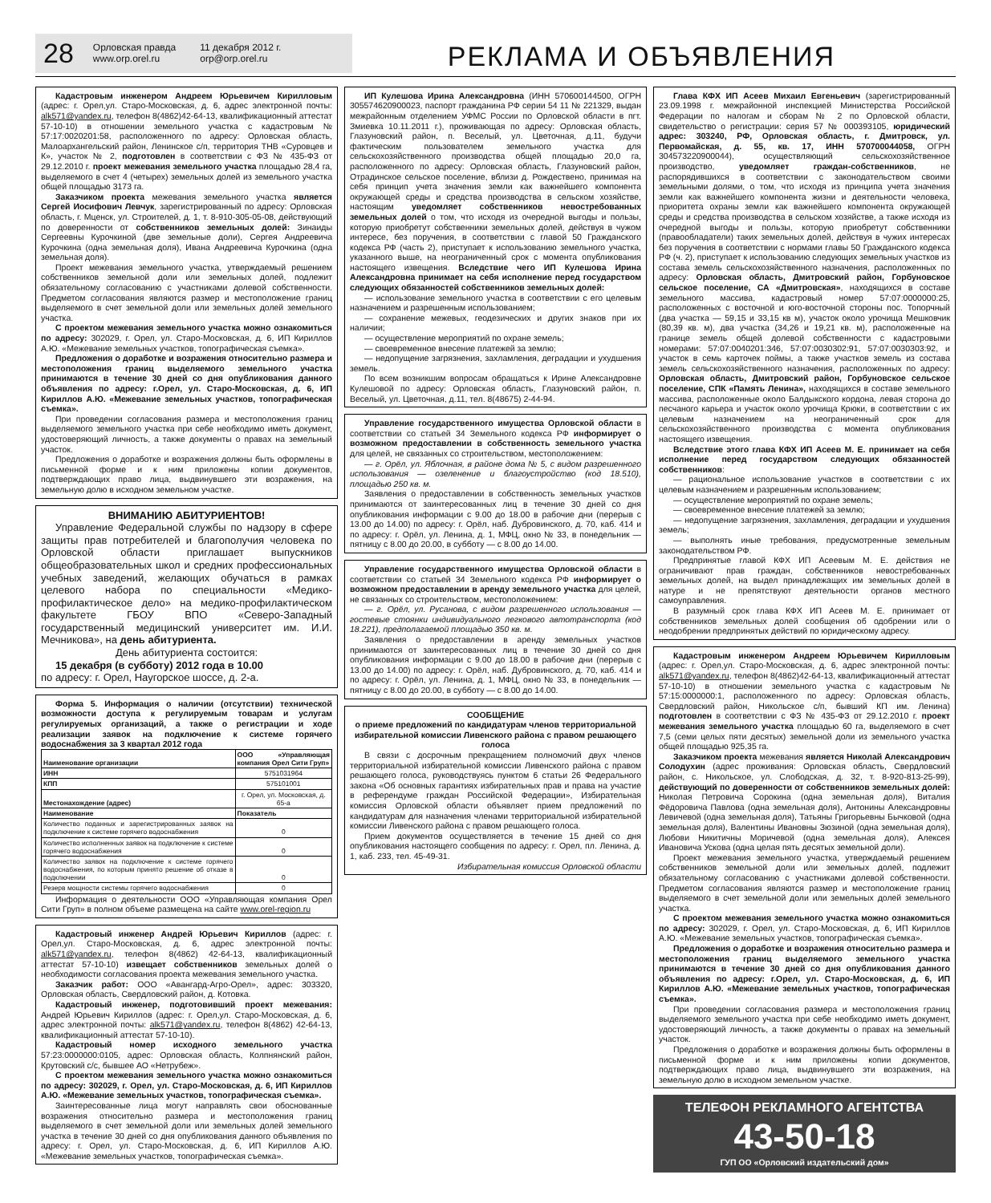28
Орловская правда
www.orp.orel.ru
11 декабря 2012 г.
orp@orp.orel.ru
РЕКЛАМА И ОБЪЯВЛЕНИЯ
Кадастровым инженером Андреем Юрьевичем Кирилловым (адрес: г. Орел,ул. Старо-Московская, д. 6, адрес электронной почты: alk571@yandex.ru, телефон 8(4862)42-64-13, квалификационный аттестат 57-10-10) в отношении земельного участка с кадастровым № 57:17:0020201:58, расположенного по адресу: Орловская область, Малоархангельский район, Ленинское с/п, территория ТНВ «Суровцев и К», участок № 2, подготовлен в соответствии с ФЗ № 435-ФЗ от 29.12.2010 г. проект межевания земельного участка площадью 28,4 га, выделяемого в счет 4 (четырех) земельных долей из земельного участка общей площадью 3173 га.
Заказчиком проекта межевания земельного участка является Сергей Иосифович Левчук, зарегистрированный по адресу: Орловская область, г. Мценск, ул. Строителей, д. 1, т. 8-910-305-05-08, действующий по доверенности от собственников земельных долей: Зинаиды Сергеевны Курочкиной (две земельные доли), Сергея Андреевича Курочкина (одна земельная доля), Ивана Андреевича Курочкина (одна земельная доля).
Проект межевания земельного участка, утверждаемый решением собственников земельной доли или земельных долей, подлежит обязательному согласованию с участниками долевой собственности. Предметом согласования являются размер и местоположение границ выделяемого в счет земельной доли или земельных долей земельного участка.
С проектом межевания земельного участка можно ознакомиться по адресу: 302029, г. Орел, ул. Старо-Московская, д. 6, ИП Кириллов А.Ю. «Межевание земельных участков, топографическая съемка».
Предложения о доработке и возражения относительно размера и местоположения границ выделяемого земельного участка принимаются в течение 30 дней со дня опубликования данного объявления по адресу: г.Орел, ул. Старо-Московская, д. 6, ИП Кириллов А.Ю. «Межевание земельных участков, топографическая съемка».
При проведении согласования размера и местоположения границ выделяемого земельного участка при себе необходимо иметь документ, удостоверяющий личность, а также документы о правах на земельный участок.
Предложения о доработке и возражения должны быть оформлены в письменной форме и к ним приложены копии документов, подтверждающих право лица, выдвинувшего эти возражения, на земельную долю в исходном земельном участке.
ВНИМАНИЮ АБИТУРИЕНТОВ!
Управление Федеральной службы по надзору в сфере защиты прав потребителей и благополучия человека по Орловской области приглашает выпускников общеобразовательных школ и средних профессиональных учебных заведений, желающих обучаться в рамках целевого набора по специальности «Медико-профилактическое дело» на медико-профилактическом факультете ГБОУ ВПО «Северо-Западный государственный медицинский университет им. И.И. Мечникова», на день абитуриента.
День абитуриента состоится:
15 декабря (в субботу) 2012 года в 10.00
по адресу: г. Орел, Наугорское шоссе, д. 2-а.
Форма 5. Информация о наличии (отсутствии) технической возможности доступа к регулируемым товарам и услугам регулируемых организаций, а также о регистрации и ходе реализации заявок на подключение к системе горячего водоснабжения за 3 квартал 2012 года
| Наименование организации | ООО «Управляющая компания Орел Сити Груп» |
| --- | --- |
| ИНН | 5751031964 |
| КПП | 575101001 |
| Местонахождение (адрес) | г. Орел, ул. Московская, д. 65-а |
| Наименование | Показатель |
| Количество поданных и зарегистрированных заявок на подключение к системе горячего водоснабжения | 0 |
| Количество исполненных заявок на подключение к системе горячего водоснабжения | 0 |
| Количество заявок на подключение к системе горячего водоснабжения, по которым принято решение об отказе в подключении | 0 |
| Резерв мощности системы горячего водоснабжения | 0 |
Информация о деятельности ООО «Управляющая компания Орел Сити Груп» в полном объеме размещена на сайте www.orel-region.ru
Кадастровый инженер Андрей Юрьевич Кириллов (адрес: г. Орел,ул. Старо-Московская, д. 6, адрес электронной почты: alk571@yandex.ru, телефон 8(4862) 42-64-13, квалификационный аттестат 57-10-10) извещает собственников земельных долей о необходимости согласования проекта межевания земельного участка.
Заказчик работ: ООО «Авангард-Агро-Орел», адрес: 303320, Орловская область, Свердловский район, д. Котовка.
Кадастровый инженер, подготовивший проект межевания: Андрей Юрьевич Кириллов (адрес: г. Орел,ул. Старо-Московская, д. 6, адрес электронной почты: alk571@yandex.ru, телефон 8(4862) 42-64-13, квалификационный аттестат 57-10-10).
Кадастровый номер исходного земельного участка 57:23:0000000:0105, адрес: Орловская область, Колпнянский район, Крутовский с/с, бывшее АО «Нетрубеж».
С проектом межевания земельного участка можно ознакомиться по адресу: 302029, г. Орел, ул. Старо-Московская, д. 6, ИП Кириллов А.Ю. «Межевание земельных участков, топографическая съемка».
Заинтересованные лица могут направлять свои обоснованные возражения относительно размера и местоположения границ выделяемого в счет земельной доли или земельных долей земельного участка в течение 30 дней со дня опубликования данного объявления по адресу: г. Орел, ул. Старо-Московская, д. 6, ИП Кириллов А.Ю. «Межевание земельных участков, топографическая съемка».
ИП Кулешова Ирина Александровна (ИНН 570600144500, ОГРН 305574620900023, паспорт гражданина РФ серии 54 11 № 221329, выдан межрайонным отделением УФМС России по Орловской области в пгт. Змиевка 10.11.2011 г.), проживающая по адресу: Орловская область, Глазуновский район, п. Веселый, ул. Цветочная, д.11, будучи фактическим пользователем земельного участка для сельскохозяйственного производства общей площадью 20,0 га, расположенного по адресу: Орловская область, Глазуновский район, Отрадинское сельское поселение, вблизи д. Рождествено, принимая на себя принцип учета значения земли как важнейшего компонента окружающей среды и средства производства в сельском хозяйстве, настоящим уведомляет собственников невостребованных земельных долей о том, что исходя из очередной выгоды и пользы, которую приобретут собственники земельных долей, действуя в чужом интересе, без поручения, в соответствии с главой 50 Гражданского кодекса РФ (часть 2), приступает к использованию земельного участка, указанного выше, на неограниченный срок с момента опубликования настоящего извещения. Вследствие чего ИП Кулешова Ирина Александровна принимает на себя исполнение перед государством следующих обязанностей собственников земельных долей:
— использование земельного участка в соответствии с его целевым назначением и разрешенным использованием;
— сохранение межевых, геодезических и других знаков при их наличии;
— осуществление мероприятий по охране земель;
— своевременное внесение платежей за землю;
— недопущение загрязнения, захламления, деградации и ухудшения земель.
По всем возникшим вопросам обращаться к Ирине Александровне Кулешовой по адресу: Орловская область, Глазуновский район, п. Веселый, ул. Цветочная, д.11, тел. 8(48675) 2-44-94.
Управление государственного имущества Орловской области в соответствии со статьей 34 Земельного кодекса РФ информирует о возможном предоставлении в собственность земельного участка для целей, не связанных со строительством, местоположением:
— г. Орёл, ул. Яблочная, в районе дома № 5, с видом разрешенного использования — озеленение и благоустройство (код 18.510), площадью 250 кв. м.
Заявления о предоставлении в собственность земельных участков принимаются от заинтересованных лиц в течение 30 дней со дня опубликования информации с 9.00 до 18.00 в рабочие дни (перерыв с 13.00 до 14.00) по адресу: г. Орёл, наб. Дубровинского, д. 70, каб. 414 и по адресу: г. Орёл, ул. Ленина, д. 1, МФЦ, окно № 33, в понедельник — пятницу с 8.00 до 20.00, в субботу — с 8.00 до 14.00.
Управление государственного имущества Орловской области в соответствии со статьей 34 Земельного кодекса РФ информирует о возможном предоставлении в аренду земельного участка для целей, не связанных со строительством, местоположением:
— г. Орёл, ул. Русанова, с видом разрешенного использования — гостевые стоянки индивидуального легкового автотранспорта (код 18.221), предполагаемой площадью 350 кв. м.
Заявления о предоставлении в аренду земельных участков принимаются от заинтересованных лиц в течение 30 дней со дня опубликования информации с 9.00 до 18.00 в рабочие дни (перерыв с 13.00 до 14.00) по адресу: г. Орёл, наб. Дубровинского, д. 70, каб. 414 и по адресу: г. Орёл, ул. Ленина, д. 1, МФЦ, окно № 33, в понедельник — пятницу с 8.00 до 20.00, в субботу — с 8.00 до 14.00.
СООБЩЕНИЕ
о приеме предложений по кандидатурам членов территориальной избирательной комиссии Ливенского района с правом решающего голоса
В связи с досрочным прекращением полномочий двух членов территориальной избирательной комиссии Ливенского района с правом решающего голоса, руководствуясь пунктом 6 статьи 26 Федерального закона «Об основных гарантиях избирательных прав и права на участие в референдуме граждан Российской Федерации», Избирательная комиссия Орловской области объявляет прием предложений по кандидатурам для назначения членами территориальной избирательной комиссии Ливенского района с правом решающего голоса.
Прием документов осуществляется в течение 15 дней со дня опубликования настоящего сообщения по адресу: г. Орел, пл. Ленина, д. 1, каб. 233, тел. 45-49-31.
Избирательная комиссия Орловской области
Глава КФХ ИП Асеев Михаил Евгеньевич (зарегистрированный 23.09.1998 г. межрайонной инспекцией Министерства Российской Федерации по налогам и сборам № 2 по Орловской области, свидетельство о регистрации: серия 57 № 000393105, юридический адрес: 303240, РФ, Орловская область, г. Дмитровск, ул. Первомайская, д. 55, кв. 17, ИНН 570700044058, ОГРН 304573220900044), осуществляющий сельскохозяйственное производство, уведомляет граждан-собственников, не распорядившихся в соответствии с законодательством своими земельными долями, о том, что исходя из принципа учета значения земли как важнейшего компонента жизни и деятельности человека, приоритета охраны земли как важнейшего компонента окружающей среды и средства производства в сельском хозяйстве, а также исходя из очередной выгоды и пользы, которую приобретут собственники (правообладатели) таких земельных долей, действуя в чужих интересах без поручения в соответствии с нормами главы 50 Гражданского кодекса РФ (ч. 2), приступает к использованию следующих земельных участков из состава земель сельскохозяйственного назначения, расположенных по адресу: Орловская область, Дмитровский район, Горбуновское сельское поселение, СА «Дмитровская», находящихся в составе земельного массива, кадастровый номер 57:07:0000000:25, расположенных с восточной и юго-восточной стороны пос. Топорчный (два участка — 59,15 и 33,15 кв м), участок около урочища Мешковчик (80,39 кв. м), два участка (34,26 и 19,21 кв. м), расположенные на границе земель общей долевой собственности с кадастровыми номерами: 57:07:0040201:346, 57:07:0030302:91, 57:07:0030303:92, и участок в семь карточек поймы, а также участков земель из состава земель сельскохозяйственного назначения, расположенных по адресу: Орловская область, Дмитровский район, Горбуновское сельское поселение, СПК «Память Ленина», находящихся в составе земельного массива, расположенные около Балдыкского кордона, левая сторона до песчаного карьера и участок около урочища Крюки, в соответствии с их целевым назначением на неограниченный срок для сельскохозяйственного производства с момента опубликования настоящего извещения.
Вследствие этого глава КФХ ИП Асеев М. Е. принимает на себя исполнение перед государством следующих обязанностей собственников:
— рациональное использование участков в соответствии с их целевым назначением и разрешенным использованием;
— осуществление мероприятий по охране земель;
— своевременное внесение платежей за землю;
— недопущение загрязнения, захламления, деградации и ухудшения земель;
— выполнять иные требования, предусмотренные земельным законодательством РФ.
Предпринятые главой КФХ ИП Асеевым М. Е. действия не ограничивают прав граждан, собственников невостребованных земельных долей, на выдел принадлежащих им земельных долей в натуре и не препятствуют деятельности органов местного самоуправления.
В разумный срок глава КФХ ИП Асеев М. Е. принимает от собственников земельных долей сообщения об одобрении или о неодобрении предпринятых действий по юридическому адресу.
Кадастровым инженером Андреем Юрьевичем Кирилловым (адрес: г. Орел,ул. Старо-Московская, д. 6, адрес электронной почты: alk571@yandex.ru, телефон 8(4862)42-64-13, квалификационный аттестат 57-10-10) в отношении земельного участка с кадастровым № 57:15:0000000:1, расположенного по адресу: Орловская область, Свердловский район, Никольское с/п, бывший КП им. Ленина) подготовлен в соответствии с ФЗ № 435-ФЗ от 29.12.2010 г. проект межевания земельного участка площадью 60 га, выделяемого в счет 7,5 (семи целых пяти десятых) земельной доли из земельного участка общей площадью 925,35 га.
Заказчиком проекта межевания является Николай Александрович Солодухин (адрес проживания: Орловская область, Свердловский район, с. Никольское, ул. Слободская, д. 32, т. 8-920-813-25-99), действующий по доверенности от собственников земельных долей: Николая Петровича Сорокина (одна земельная доля), Виталия Фёдоровича Павлова (одна земельная доля), Антонины Александровны Левичевой (одна земельная доля), Татьяны Григорьевны Бычковой (одна земельная доля), Валентины Ивановны Зюзиной (одна земельная доля), Любови Никитичны Моричевой (одна земельная доля), Алексея Ивановича Ускова (одна целая пять десятых земельной доли).
Проект межевания земельного участка, утверждаемый решением собственников земельной доли или земельных долей, подлежит обязательному согласованию с участниками долевой собственности. Предметом согласования являются размер и местоположение границ выделяемого в счет земельной доли или земельных долей земельного участка.
С проектом межевания земельного участка можно ознакомиться по адресу: 302029, г. Орел, ул. Старо-Московская, д. 6, ИП Кириллов А.Ю. «Межевание земельных участков, топографическая съемка».
Предложения о доработке и возражения относительно размера и местоположения границ выделяемого земельного участка принимаются в течение 30 дней со дня опубликования данного объявления по адресу: г.Орел, ул. Старо-Московская, д. 6, ИП Кириллов А.Ю. «Межевание земельных участков, топографическая съемка».
При проведении согласования размера и местоположения границ выделяемого земельного участка при себе необходимо иметь документ, удостоверяющий личность, а также документы о правах на земельный участок.
Предложения о доработке и возражения должны быть оформлены в письменной форме и к ним приложены копии документов, подтверждающих право лица, выдвинувшего эти возражения, на земельную долю в исходном земельном участке.
ТЕЛЕФОН РЕКЛАМНОГО АГЕНТСТВА
43-50-18
ГУП ОО «Орловский издательский дом»